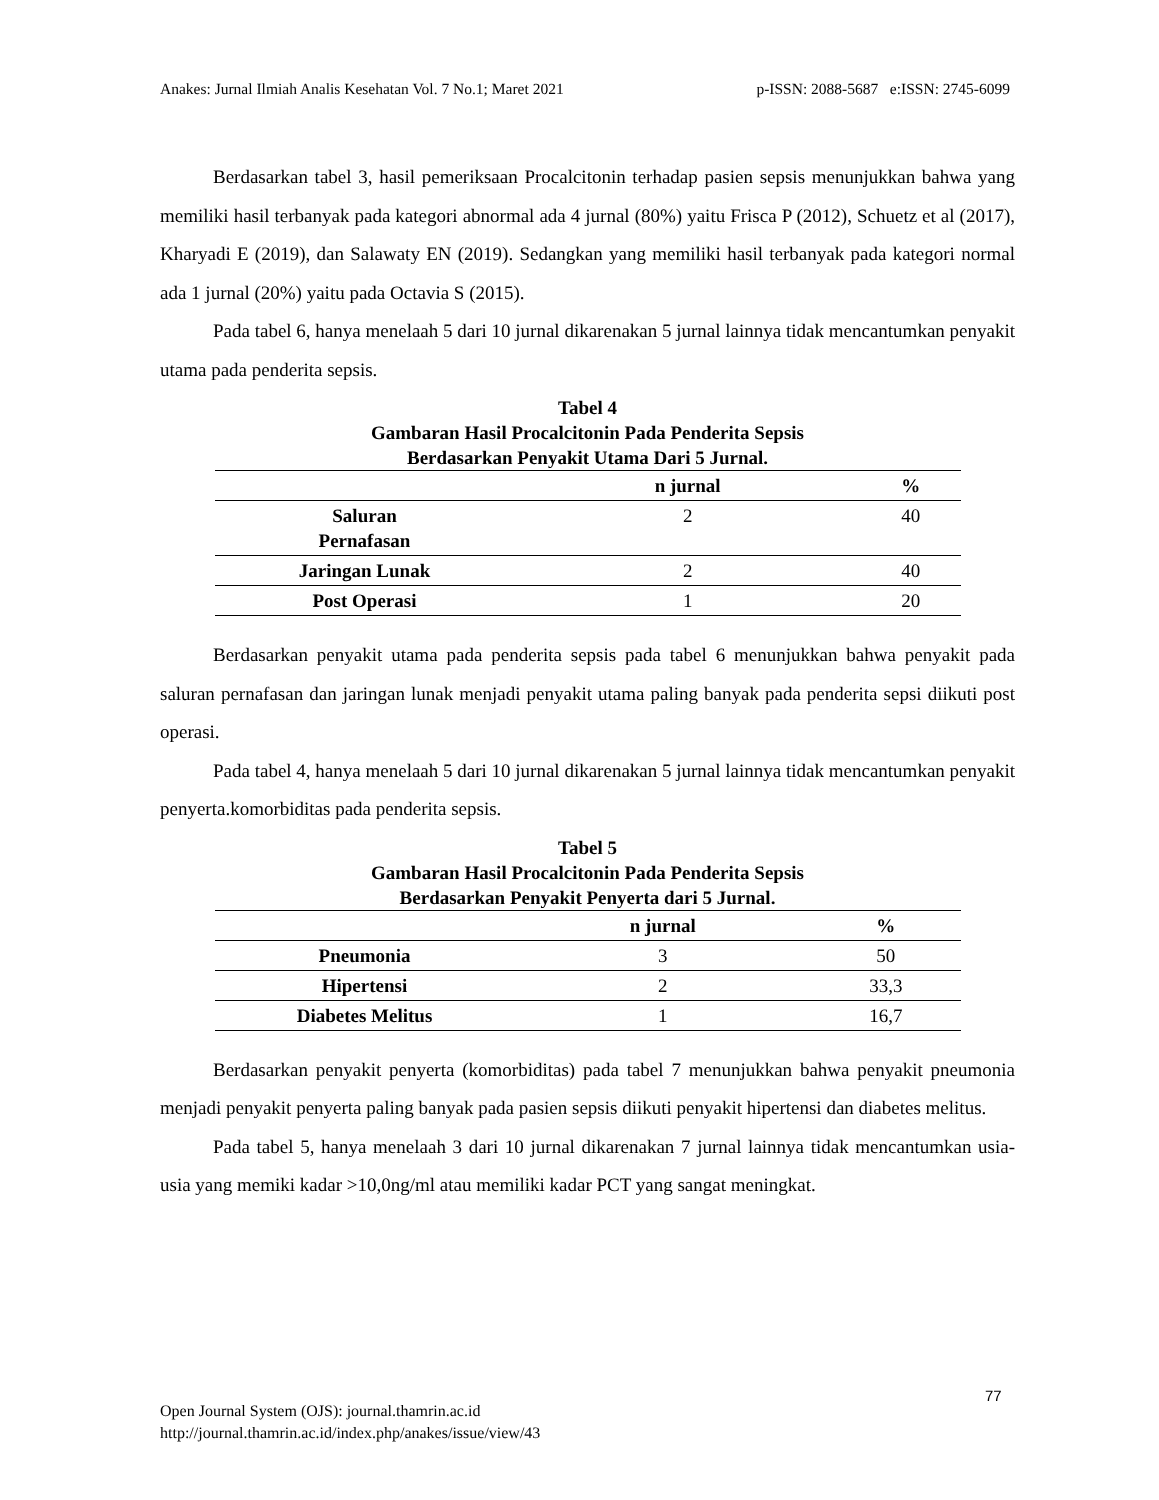Anakes: Jurnal Ilmiah Analis Kesehatan Vol. 7 No.1; Maret 2021 p-ISSN: 2088-5687 e:ISSN: 2745-6099
Berdasarkan tabel 3, hasil pemeriksaan Procalcitonin terhadap pasien sepsis menunjukkan bahwa yang memiliki hasil terbanyak pada kategori abnormal ada 4 jurnal (80%) yaitu Frisca P (2012), Schuetz et al (2017), Kharyadi E (2019), dan Salawaty EN (2019). Sedangkan yang memiliki hasil terbanyak pada kategori normal ada 1 jurnal (20%) yaitu pada Octavia S (2015).
Pada tabel 6, hanya menelaah 5 dari 10 jurnal dikarenakan 5 jurnal lainnya tidak mencantumkan penyakit utama pada penderita sepsis.
Tabel 4
Gambaran Hasil Procalcitonin Pada Penderita Sepsis
Berdasarkan Penyakit Utama Dari 5 Jurnal.
| | n jurnal | % |
| --- | --- | --- |
| Saluran Pernafasan | 2 | 40 |
| Jaringan Lunak | 2 | 40 |
| Post Operasi | 1 | 20 |
Berdasarkan penyakit utama pada penderita sepsis pada tabel 6 menunjukkan bahwa penyakit pada saluran pernafasan dan jaringan lunak menjadi penyakit utama paling banyak pada penderita sepsi diikuti post operasi.
Pada tabel 4, hanya menelaah 5 dari 10 jurnal dikarenakan 5 jurnal lainnya tidak mencantumkan penyakit penyerta.komorbiditas pada penderita sepsis.
Tabel 5
Gambaran Hasil Procalcitonin Pada Penderita Sepsis
Berdasarkan Penyakit Penyerta dari 5 Jurnal.
| | n jurnal | % |
| --- | --- | --- |
| Pneumonia | 3 | 50 |
| Hipertensi | 2 | 33,3 |
| Diabetes Melitus | 1 | 16,7 |
Berdasarkan penyakit penyerta (komorbiditas) pada tabel 7 menunjukkan bahwa penyakit pneumonia menjadi penyakit penyerta paling banyak pada pasien sepsis diikuti penyakit hipertensi dan diabetes melitus.
Pada tabel 5, hanya menelaah 3 dari 10 jurnal dikarenakan 7 jurnal lainnya tidak mencantumkan usia-usia yang memiki kadar >10,0ng/ml atau memiliki kadar PCT yang sangat meningkat.
77
Open Journal System (OJS): journal.thamrin.ac.id
http://journal.thamrin.ac.id/index.php/anakes/issue/view/43